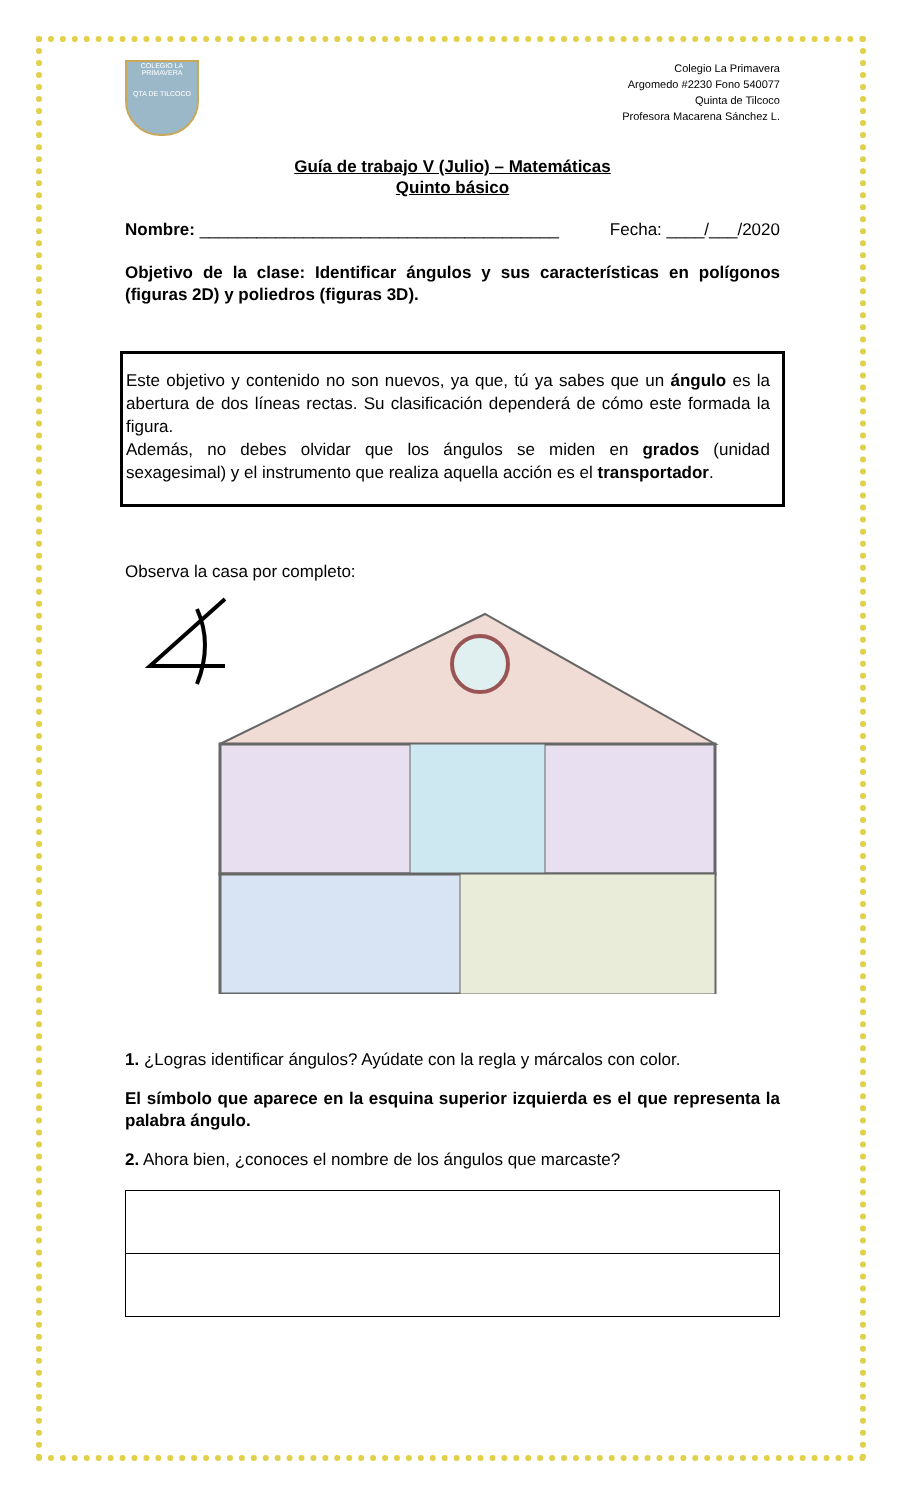COLEGIO LA PRIMAVERA
QTA DE TILCOCO
Colegio La Primavera
Argomedo #2230 Fono 540077
Quinta de Tilcoco
Profesora Macarena Sánchez L.
Guía de trabajo V (Julio) – Matemáticas
Quinto básico
Nombre: ______________________________________ Fecha: ____/___/2020
Objetivo de la clase: Identificar ángulos y sus características en polígonos (figuras 2D) y poliedros (figuras 3D).
Este objetivo y contenido no son nuevos, ya que, tú ya sabes que un ángulo es la abertura de dos líneas rectas. Su clasificación dependerá de cómo este formada la figura.
Además, no debes olvidar que los ángulos se miden en grados (unidad sexagesimal) y el instrumento que realiza aquella acción es el transportador.
Observa la casa por completo:
1. ¿Logras identificar ángulos? Ayúdate con la regla y márcalos con color.
El símbolo que aparece en la esquina superior izquierda es el que representa la palabra ángulo.
2. Ahora bien, ¿conoces el nombre de los ángulos que marcaste?